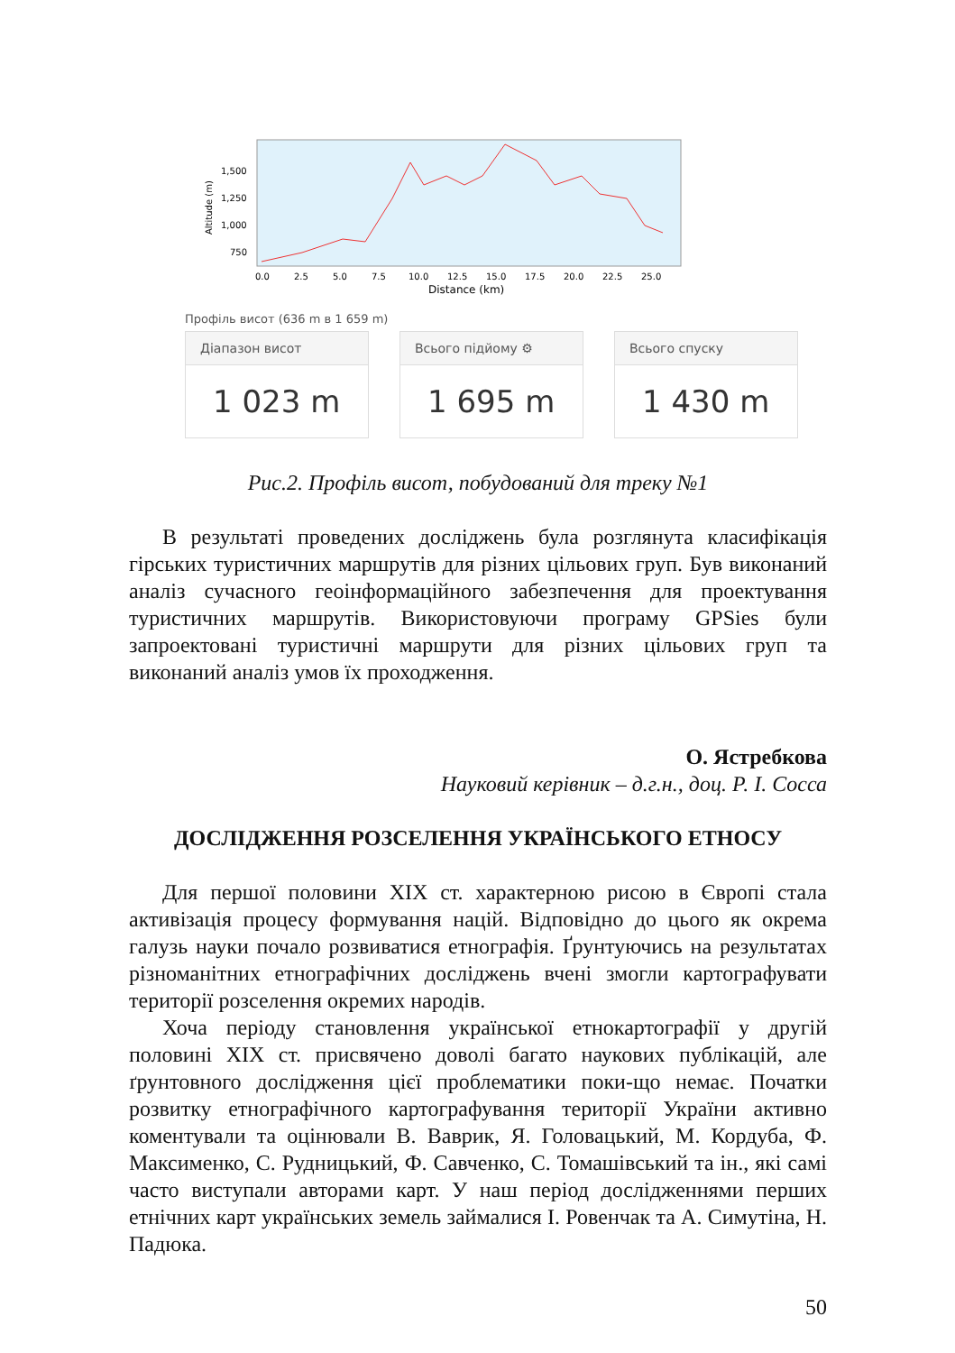Altitude (m)
1,500
1,250
1,000
750
0.0
2.5
5.0
7.5
10.0
12.5
15.0
17.5
20.0
22.5
25.0
Distance (km)
Профіль висот (636 m в 1 659 m)
Діапазон висот
1 023 m
Всього підйому ⚙
1 695 m
Всього спуску
1 430 m
Рис.2. Профіль висот, побудований для треку №1
В результаті проведених досліджень була розглянута класифікація гірських туристичних маршрутів для різних цільових груп. Був виконаний аналіз сучасного геоінформаційного забезпечення для проектування туристичних маршрутів. Використовуючи програму GPSies були запроектовані туристичні маршрути для різних цільових груп та виконаний аналіз умов їх проходження.
О. Ястребкова
Науковий керівник – д.г.н., доц. Р. І. Сосса
ДОСЛІДЖЕННЯ РОЗСЕЛЕННЯ УКРАЇНСЬКОГО ЕТНОСУ
Для першої половини ХІХ ст. характерною рисою в Європі стала активізація процесу формування націй. Відповідно до цього як окрема галузь науки почало розвиватися етнографія. Ґрунтуючись на результатах різноманітних етнографічних досліджень вчені змогли картографувати території розселення окремих народів.
Хоча періоду становлення української етнокартографії у другій половині ХІХ ст. присвячено доволі багато наукових публікацій, але ґрунтовного дослідження цієї проблематики поки-що немає. Початки розвитку етнографічного картографування території України активно коментували та оцінювали В. Ваврик, Я. Головацький, М. Кордуба, Ф. Максименко, С. Рудницький, Ф. Савченко, С. Томашівський та ін., які самі часто виступали авторами карт. У наш період дослідженнями перших етнічних карт українських земель займалися І. Ровенчак та А. Симутіна, Н. Падюка.
50